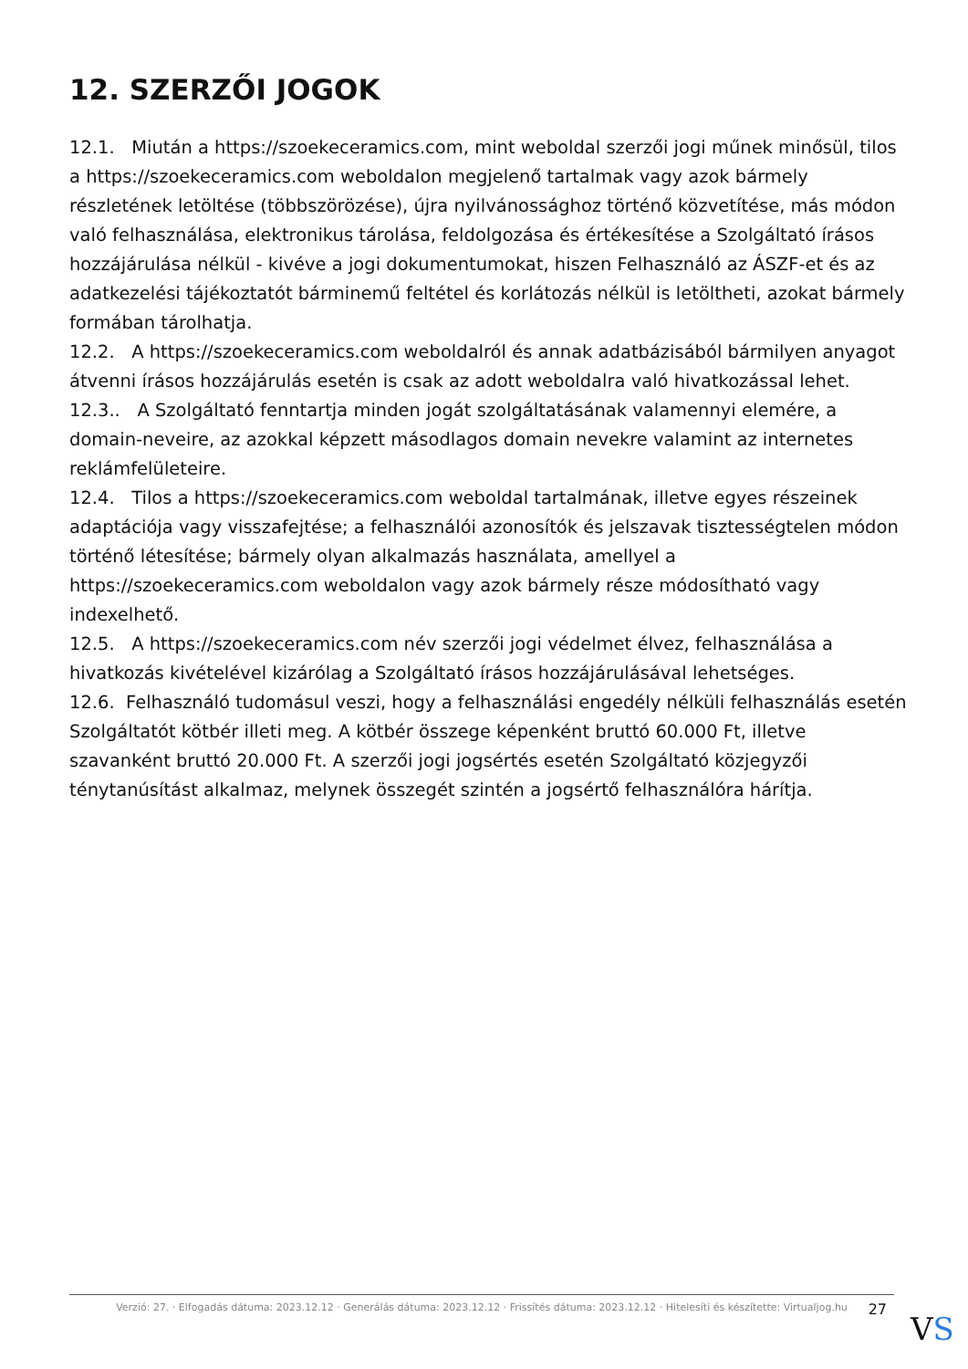12. SZERZŐI JOGOK
12.1. Miután a https://szoekeceramics.com, mint weboldal szerzői jogi műnek minősül, tilos a https://szoekeceramics.com weboldalon megjelenő tartalmak vagy azok bármely részletének letöltése (többszörözése), újra nyilvánossághoz történő közvetítése, más módon való felhasználása, elektronikus tárolása, feldolgozása és értékesítése a Szolgáltató írásos hozzájárulása nélkül - kivéve a jogi dokumentumokat, hiszen Felhasználó az ÁSZF-et és az adatkezelési tájékoztatót bárminemű feltétel és korlátozás nélkül is letöltheti, azokat bármely formában tárolhatja.
12.2. A https://szoekeceramics.com weboldalról és annak adatbázisából bármilyen anyagot átvenni írásos hozzájárulás esetén is csak az adott weboldalra való hivatkozással lehet.
12.3.. A Szolgáltató fenntartja minden jogát szolgáltatásának valamennyi elemére, a domain-neveire, az azokkal képzett másodlagos domain nevekre valamint az internetes reklámfelületeire.
12.4. Tilos a https://szoekeceramics.com weboldal tartalmának, illetve egyes részeinek adaptációja vagy visszafejtése; a felhasználói azonosítók és jelszavak tisztességtelen módon történő létesítése; bármely olyan alkalmazás használata, amellyel a https://szoekeceramics.com weboldalon vagy azok bármely része módosítható vagy indexelhető.
12.5. A https://szoekeceramics.com név szerzői jogi védelmet élvez, felhasználása a hivatkozás kivételével kizárólag a Szolgáltató írásos hozzájárulásával lehetséges.
12.6. Felhasználó tudomásul veszi, hogy a felhasználási engedély nélküli felhasználás esetén Szolgáltatót kötbér illeti meg. A kötbér összege képenként bruttó 60.000 Ft, illetve szavanként bruttó 20.000 Ft. A szerzői jogi jogsértés esetén Szolgáltató közjegyzői ténytanúsítást alkalmaz, melynek összegét szintén a jogsértő felhasználóra hárítja.
Verzió: 27. · Elfogadás dátuma: 2023.12.12 · Generálás dátuma: 2023.12.12 · Frissítés dátuma: 2023.12.12 · Hitelesíti és készítette: Virtualjog.hu
27
VS